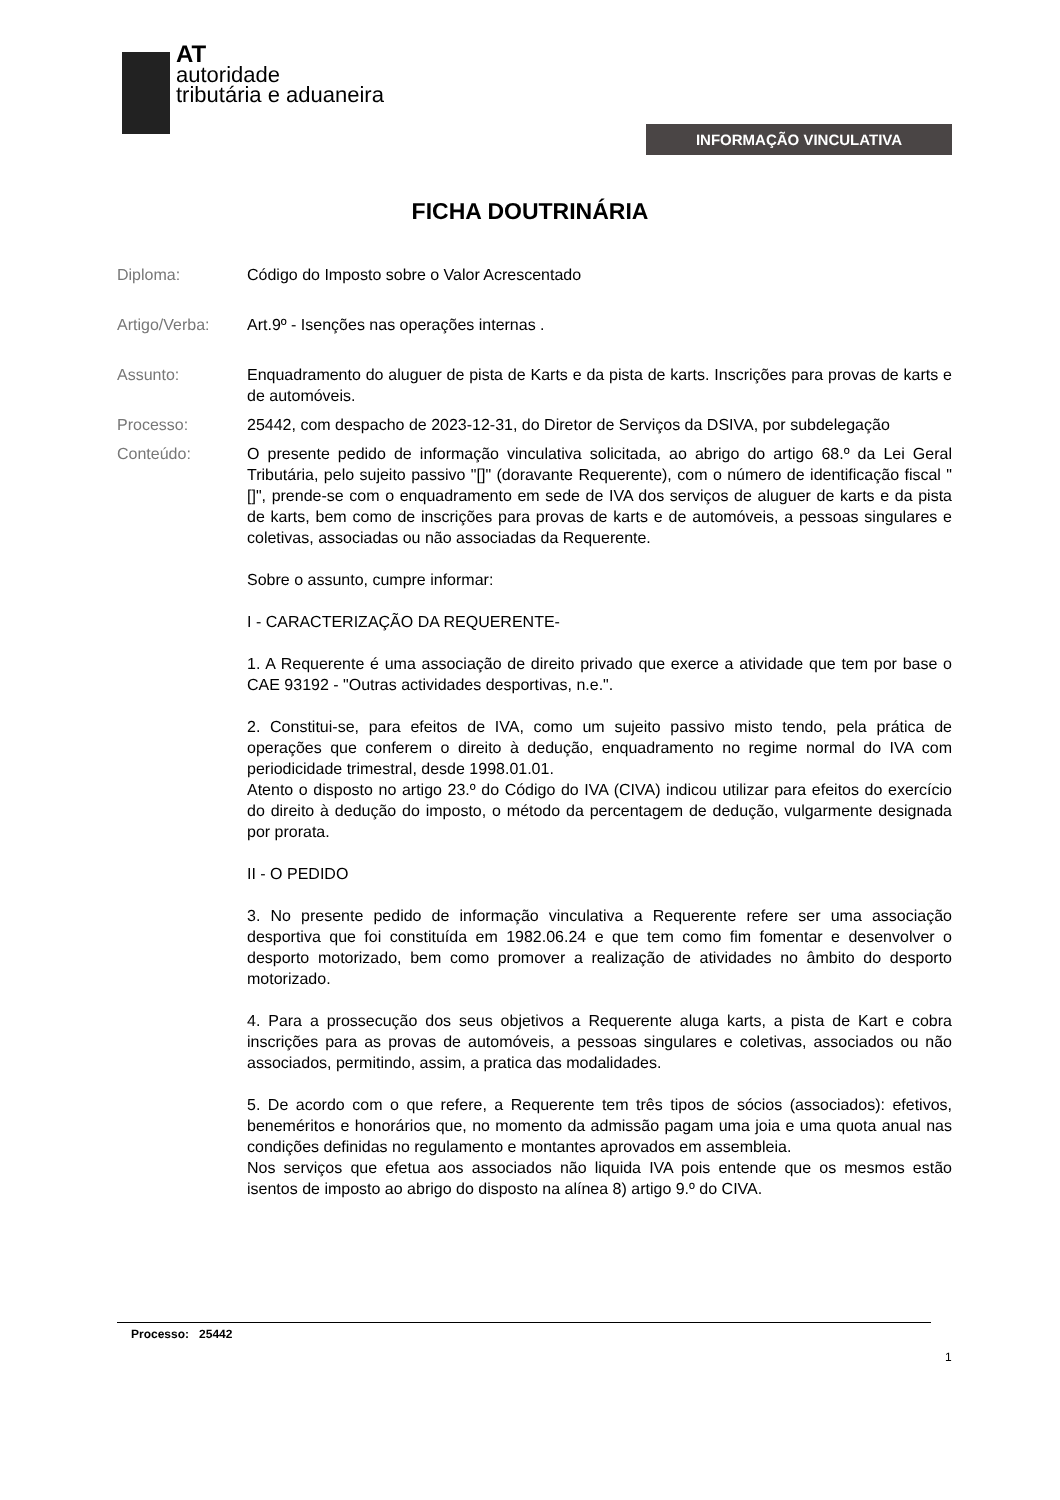AT
autoridade
tributária e aduaneira
INFORMAÇÃO VINCULATIVA
FICHA DOUTRINÁRIA
Diploma: Código do Imposto sobre o Valor Acrescentado
Artigo/Verba: Art.9º - Isenções nas operações internas .
Assunto: Enquadramento do aluguer de pista de Karts e da pista de karts. Inscrições para provas de karts e de automóveis.
Processo: 25442, com despacho de 2023-12-31, do Diretor de Serviços da DSIVA, por subdelegação
Conteúdo: O presente pedido de informação vinculativa solicitada, ao abrigo do artigo 68.º da Lei Geral Tributária, pelo sujeito passivo "[]" (doravante Requerente), com o número de identificação fiscal "[]", prende-se com o enquadramento em sede de IVA dos serviços de aluguer de karts e da pista de karts, bem como de inscrições para provas de karts e de automóveis, a pessoas singulares e coletivas, associadas ou não associadas da Requerente.
Sobre o assunto, cumpre informar:
I - CARACTERIZAÇÃO DA REQUERENTE-
1. A Requerente é uma associação de direito privado que exerce a atividade que tem por base o CAE 93192 - "Outras actividades desportivas, n.e.".
2. Constitui-se, para efeitos de IVA, como um sujeito passivo misto tendo, pela prática de operações que conferem o direito à dedução, enquadramento no regime normal do IVA com periodicidade trimestral, desde 1998.01.01.
Atento o disposto no artigo 23.º do Código do IVA (CIVA) indicou utilizar para efeitos do exercício do direito à dedução do imposto, o método da percentagem de dedução, vulgarmente designada por prorata.
II - O PEDIDO
3. No presente pedido de informação vinculativa a Requerente refere ser uma associação desportiva que foi constituída em 1982.06.24 e que tem como fim fomentar e desenvolver o desporto motorizado, bem como promover a realização de atividades no âmbito do desporto motorizado.
4. Para a prossecução dos seus objetivos a Requerente aluga karts, a pista de Kart e cobra inscrições para as provas de automóveis, a pessoas singulares e coletivas, associados ou não associados, permitindo, assim, a pratica das modalidades.
5. De acordo com o que refere, a Requerente tem três tipos de sócios (associados): efetivos, beneméritos e honorários que, no momento da admissão pagam uma joia e uma quota anual nas condições definidas no regulamento e montantes aprovados em assembleia.
Nos serviços que efetua aos associados não liquida IVA pois entende que os mesmos estão isentos de imposto ao abrigo do disposto na alínea 8) artigo 9.º do CIVA.
Processo: 25442
1